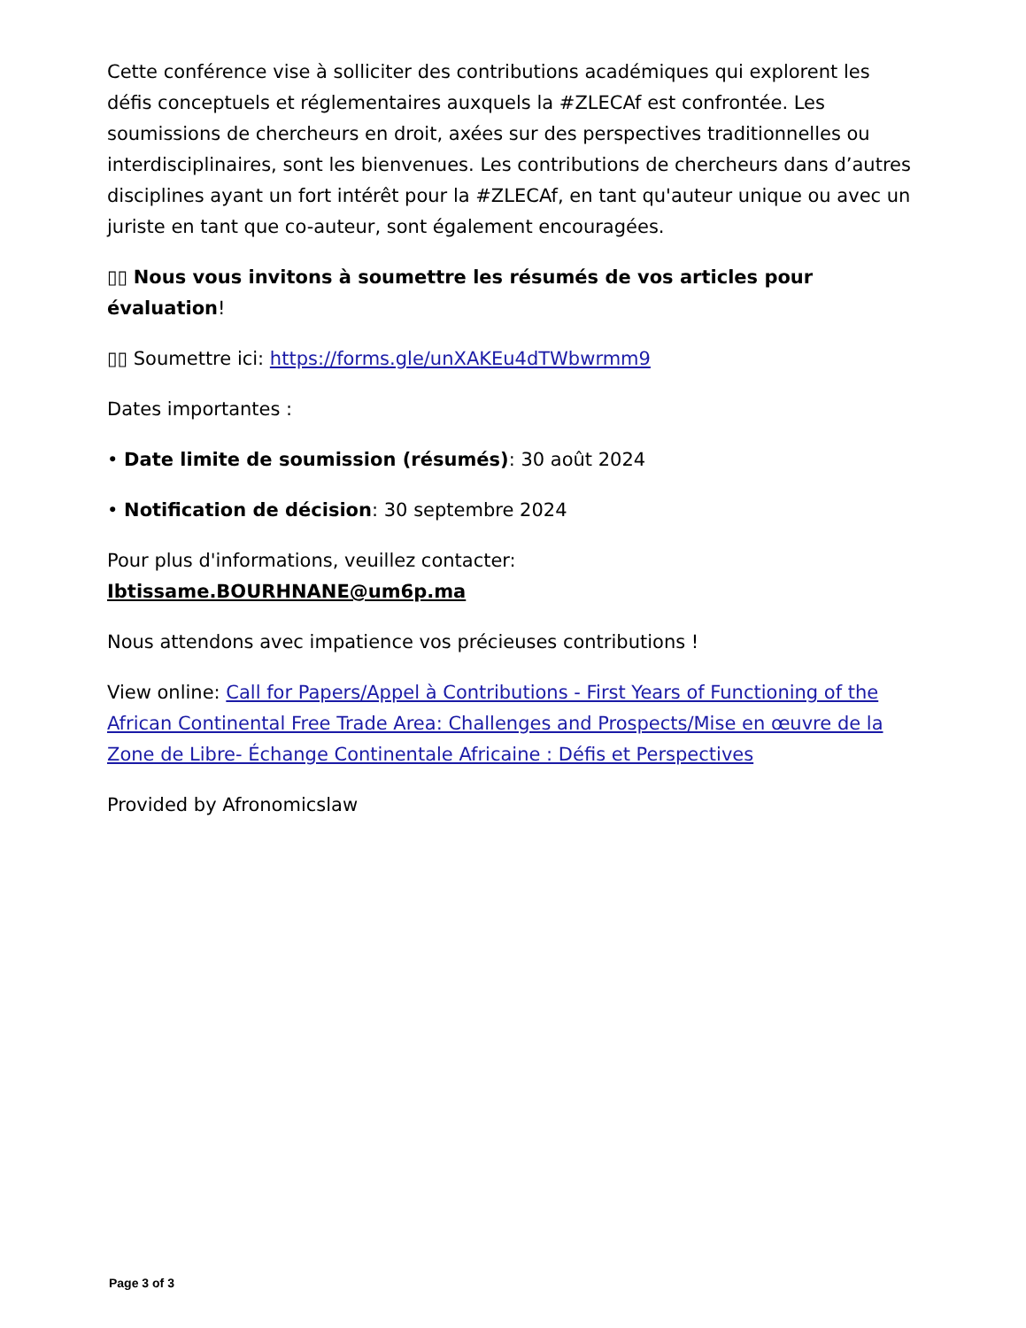Cette conférence vise à solliciter des contributions académiques qui explorent les défis conceptuels et réglementaires auxquels la #ZLECAf est confrontée. Les soumissions de chercheurs en droit, axées sur des perspectives traditionnelles ou interdisciplinaires, sont les bienvenues. Les contributions de chercheurs dans d’autres disciplines ayant un fort intérêt pour la #ZLECAf, en tant qu'auteur unique ou avec un juriste en tant que co-auteur, sont également encouragées.
▯▯ Nous vous invitons à soumettre les résumés de vos articles pour évaluation!
▯▯ Soumettre ici: https://forms.gle/unXAKEu4dTWbwrmm9
Dates importantes :
• Date limite de soumission (résumés): 30 août 2024
• Notification de décision: 30 septembre 2024
Pour plus d'informations, veuillez contacter:
Ibtissame.BOURHNANE@um6p.ma
Nous attendons avec impatience vos précieuses contributions !
View online: Call for Papers/Appel à Contributions - First Years of Functioning of the African Continental Free Trade Area: Challenges and Prospects/Mise en œuvre de la Zone de Libre- Échange Continentale Africaine : Défis et Perspectives
Provided by Afronomicslaw
Page 3 of 3